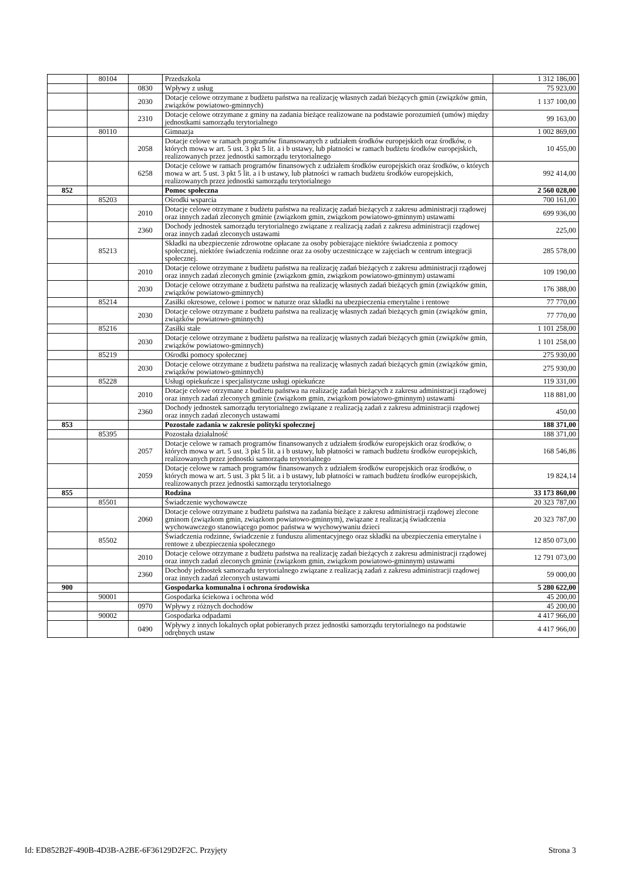| | 80104 | | Przedszkola | 1 312 186,00 |
| | | 0830 | Wpływy z usług | 75 923,00 |
| | | 2030 | Dotacje celowe otrzymane z budżetu państwa na realizację własnych zadań bieżących gmin (związków gmin, związków powiatowo-gminnych) | 1 137 100,00 |
| | | 2310 | Dotacje celowe otrzymane z gminy na zadania bieżące realizowane na podstawie porozumień (umów) między jednostkami samorządu terytorialnego | 99 163,00 |
| | 80110 | | Gimnazja | 1 002 869,00 |
| | | 2058 | Dotacje celowe w ramach programów finansowanych z udziałem środków europejskich oraz środków, o których mowa w art. 5 ust. 3 pkt 5 lit. a i b ustawy, lub płatności w ramach budżetu środków europejskich, realizowanych przez jednostki samorządu terytorialnego | 10 455,00 |
| | | 6258 | Dotacje celowe w ramach programów finansowych z udziałem środków europejskich oraz środków, o których mowa w art. 5 ust. 3 pkt 5 lit. a i b ustawy, lub płatności w ramach budżetu środków europejskich, realizowanych przez jednostki samorządu terytorialnego | 992 414,00 |
| 852 | | | Pomoc społeczna | 2 560 028,00 |
| | 85203 | | Ośrodki wsparcia | 700 161,00 |
| | | 2010 | Dotacje celowe otrzymane z budżetu państwa na realizację zadań bieżących z zakresu administracji rządowej oraz innych zadań zleconych gminie (związkom gmin, związkom powiatowo-gminnym) ustawami | 699 936,00 |
| | | 2360 | Dochody jednostek samorządu terytorialnego związane z realizacją zadań z zakresu administracji rządowej oraz innych zadań zleconych ustawami | 225,00 |
| | 85213 | | Składki na ubezpieczenie zdrowotne opłacane za osoby pobierające niektóre świadczenia z pomocy społecznej, niektóre świadczenia rodzinne oraz za osoby uczestniczące w zajęciach w centrum integracji społecznej. | 285 578,00 |
| | | 2010 | Dotacje celowe otrzymane z budżetu państwa na realizację zadań bieżących z zakresu administracji rządowej oraz innych zadań zleconych gminie (związkom gmin, związkom powiatowo-gminnym) ustawami | 109 190,00 |
| | | 2030 | Dotacje celowe otrzymane z budżetu państwa na realizację własnych zadań bieżących gmin (związków gmin, związków powiatowo-gminnych) | 176 388,00 |
| | 85214 | | Zasiłki okresowe, celowe i pomoc w naturze oraz składki na ubezpieczenia emerytalne i rentowe | 77 770,00 |
| | | 2030 | Dotacje celowe otrzymane z budżetu państwa na realizację własnych zadań bieżących gmin (związków gmin, związków powiatowo-gminnych) | 77 770,00 |
| | 85216 | | Zasiłki stałe | 1 101 258,00 |
| | | 2030 | Dotacje celowe otrzymane z budżetu państwa na realizację własnych zadań bieżących gmin (związków gmin, związków powiatowo-gminnych) | 1 101 258,00 |
| | 85219 | | Ośrodki pomocy społecznej | 275 930,00 |
| | | 2030 | Dotacje celowe otrzymane z budżetu państwa na realizację własnych zadań bieżących gmin (związków gmin, związków powiatowo-gminnych) | 275 930,00 |
| | 85228 | | Usługi opiekuńcze i specjalistyczne usługi opiekuńcze | 119 331,00 |
| | | 2010 | Dotacje celowe otrzymane z budżetu państwa na realizację zadań bieżących z zakresu administracji rządowej oraz innych zadań zleconych gminie (związkom gmin, związkom powiatowo-gminnym) ustawami | 118 881,00 |
| | | 2360 | Dochody jednostek samorządu terytorialnego związane z realizacją zadań z zakresu administracji rządowej oraz innych zadań zleconych ustawami | 450,00 |
| 853 | | | Pozostałe zadania w zakresie polityki społecznej | 188 371,00 |
| | 85395 | | Pozostała działalność | 188 371,00 |
| | | 2057 | Dotacje celowe w ramach programów finansowanych z udziałem środków europejskich oraz środków, o których mowa w art. 5 ust. 3 pkt 5 lit. a i b ustawy, lub płatności w ramach budżetu środków europejskich, realizowanych przez jednostki samorządu terytorialnego | 168 546,86 |
| | | 2059 | Dotacje celowe w ramach programów finansowanych z udziałem środków europejskich oraz środków, o których mowa w art. 5 ust. 3 pkt 5 lit. a i b ustawy, lub płatności w ramach budżetu środków europejskich, realizowanych przez jednostki samorządu terytorialnego | 19 824,14 |
| 855 | | | Rodzina | 33 173 860,00 |
| | 85501 | | Świadczenie wychowawcze | 20 323 787,00 |
| | | 2060 | Dotacje celowe otrzymane z budżetu państwa na zadania bieżące z zakresu administracji rządowej zlecone gminom (związkom gmin, związkom powiatowo-gminnym), związane z realizacją świadczenia wychowawczego stanowiącego pomoc państwa w wychowywaniu dzieci | 20 323 787,00 |
| | 85502 | | Świadczenia rodzinne, świadczenie z funduszu alimentacyjnego oraz składki na ubezpieczenia emerytalne i rentowe z ubezpieczenia społecznego | 12 850 073,00 |
| | | 2010 | Dotacje celowe otrzymane z budżetu państwa na realizację zadań bieżących z zakresu administracji rządowej oraz innych zadań zleconych gminie (związkom gmin, związkom powiatowo-gminnym) ustawami | 12 791 073,00 |
| | | 2360 | Dochody jednostek samorządu terytorialnego związane z realizacją zadań z zakresu administracji rządowej oraz innych zadań zleconych ustawami | 59 000,00 |
| 900 | | | Gospodarka komunalna i ochrona środowiska | 5 280 622,00 |
| | 90001 | | Gospodarka ściekowa i ochrona wód | 45 200,00 |
| | | 0970 | Wpływy z różnych dochodów | 45 200,00 |
| | 90002 | | Gospodarka odpadami | 4 417 966,00 |
| | | 0490 | Wpływy z innych lokalnych opłat pobieranych przez jednostki samorządu terytorialnego na podstawie odrębnych ustaw | 4 417 966,00 |
Id: ED852B2F-490B-4D3B-A2BE-6F36129D2F2C. Przyjęty Strona 3